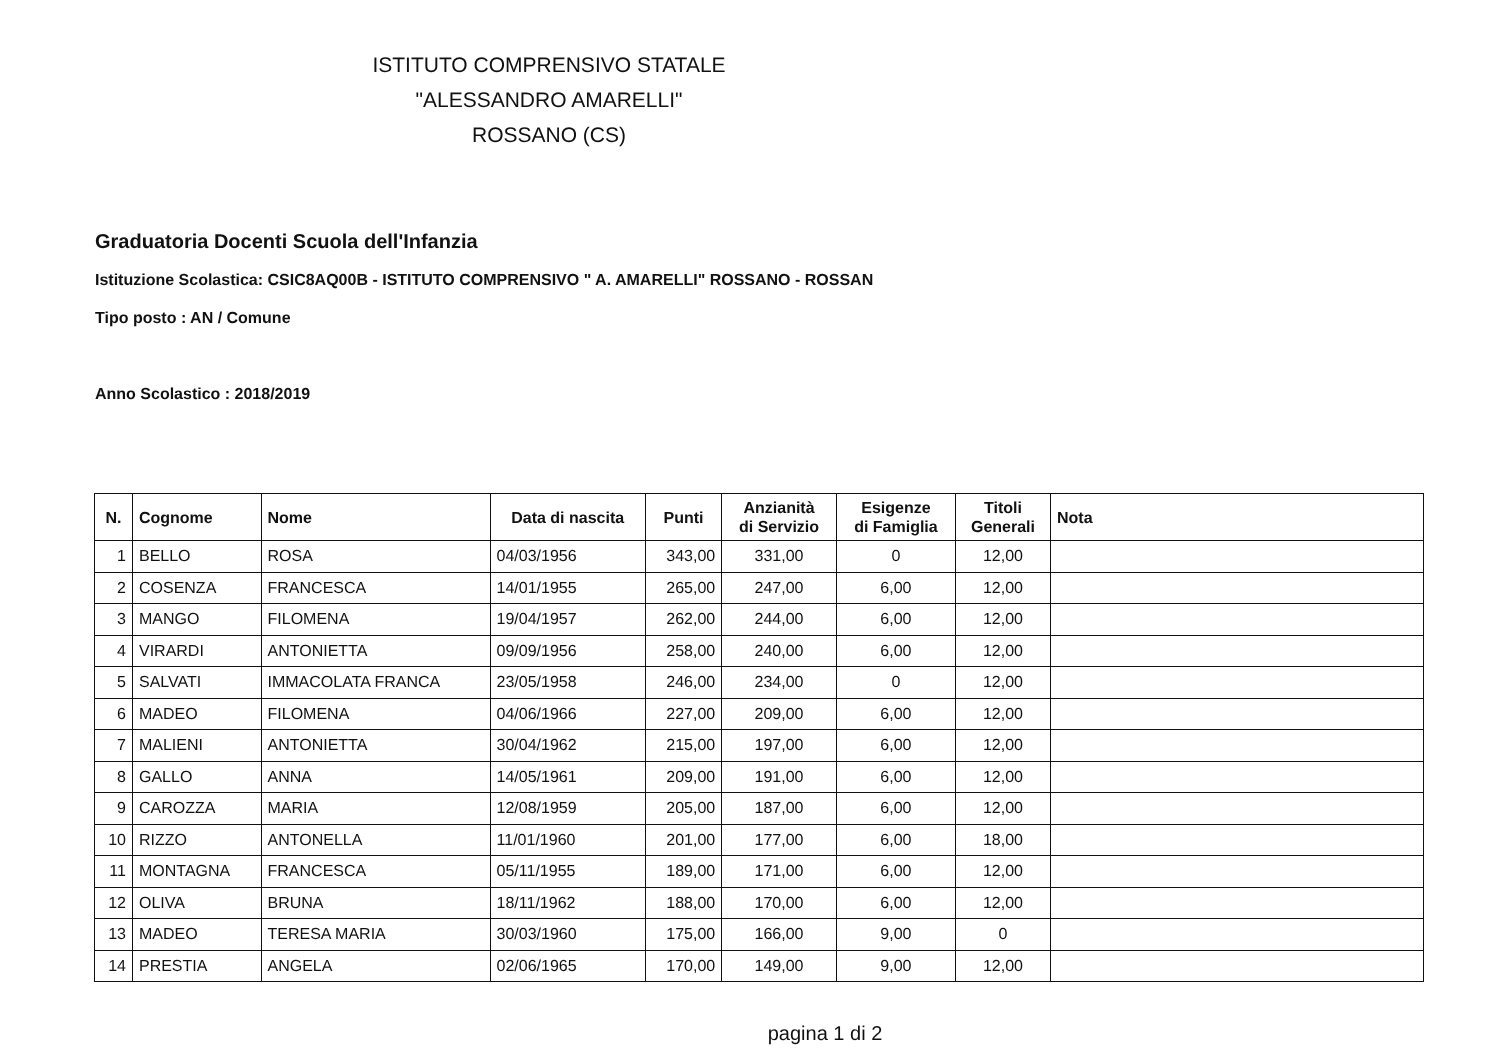ISTITUTO COMPRENSIVO STATALE
"ALESSANDRO AMARELLI"
ROSSANO (CS)
Graduatoria Docenti Scuola dell'Infanzia
Istituzione Scolastica: CSIC8AQ00B - ISTITUTO COMPRENSIVO " A. AMARELLI" ROSSANO - ROSSAN
Tipo posto : AN / Comune
Anno Scolastico : 2018/2019
| N. | Cognome | Nome | Data di nascita | Punti | Anzianità di Servizio | Esigenze di Famiglia | Titoli Generali | Nota |
| --- | --- | --- | --- | --- | --- | --- | --- | --- |
| 1 | BELLO | ROSA | 04/03/1956 | 343,00 | 331,00 | 0 | 12,00 | |
| 2 | COSENZA | FRANCESCA | 14/01/1955 | 265,00 | 247,00 | 6,00 | 12,00 | |
| 3 | MANGO | FILOMENA | 19/04/1957 | 262,00 | 244,00 | 6,00 | 12,00 | |
| 4 | VIRARDI | ANTONIETTA | 09/09/1956 | 258,00 | 240,00 | 6,00 | 12,00 | |
| 5 | SALVATI | IMMACOLATA FRANCA | 23/05/1958 | 246,00 | 234,00 | 0 | 12,00 | |
| 6 | MADEO | FILOMENA | 04/06/1966 | 227,00 | 209,00 | 6,00 | 12,00 | |
| 7 | MALIENI | ANTONIETTA | 30/04/1962 | 215,00 | 197,00 | 6,00 | 12,00 | |
| 8 | GALLO | ANNA | 14/05/1961 | 209,00 | 191,00 | 6,00 | 12,00 | |
| 9 | CAROZZA | MARIA | 12/08/1959 | 205,00 | 187,00 | 6,00 | 12,00 | |
| 10 | RIZZO | ANTONELLA | 11/01/1960 | 201,00 | 177,00 | 6,00 | 18,00 | |
| 11 | MONTAGNA | FRANCESCA | 05/11/1955 | 189,00 | 171,00 | 6,00 | 12,00 | |
| 12 | OLIVA | BRUNA | 18/11/1962 | 188,00 | 170,00 | 6,00 | 12,00 | |
| 13 | MADEO | TERESA MARIA | 30/03/1960 | 175,00 | 166,00 | 9,00 | 0 | |
| 14 | PRESTIA | ANGELA | 02/06/1965 | 170,00 | 149,00 | 9,00 | 12,00 | |
pagina 1 di 2